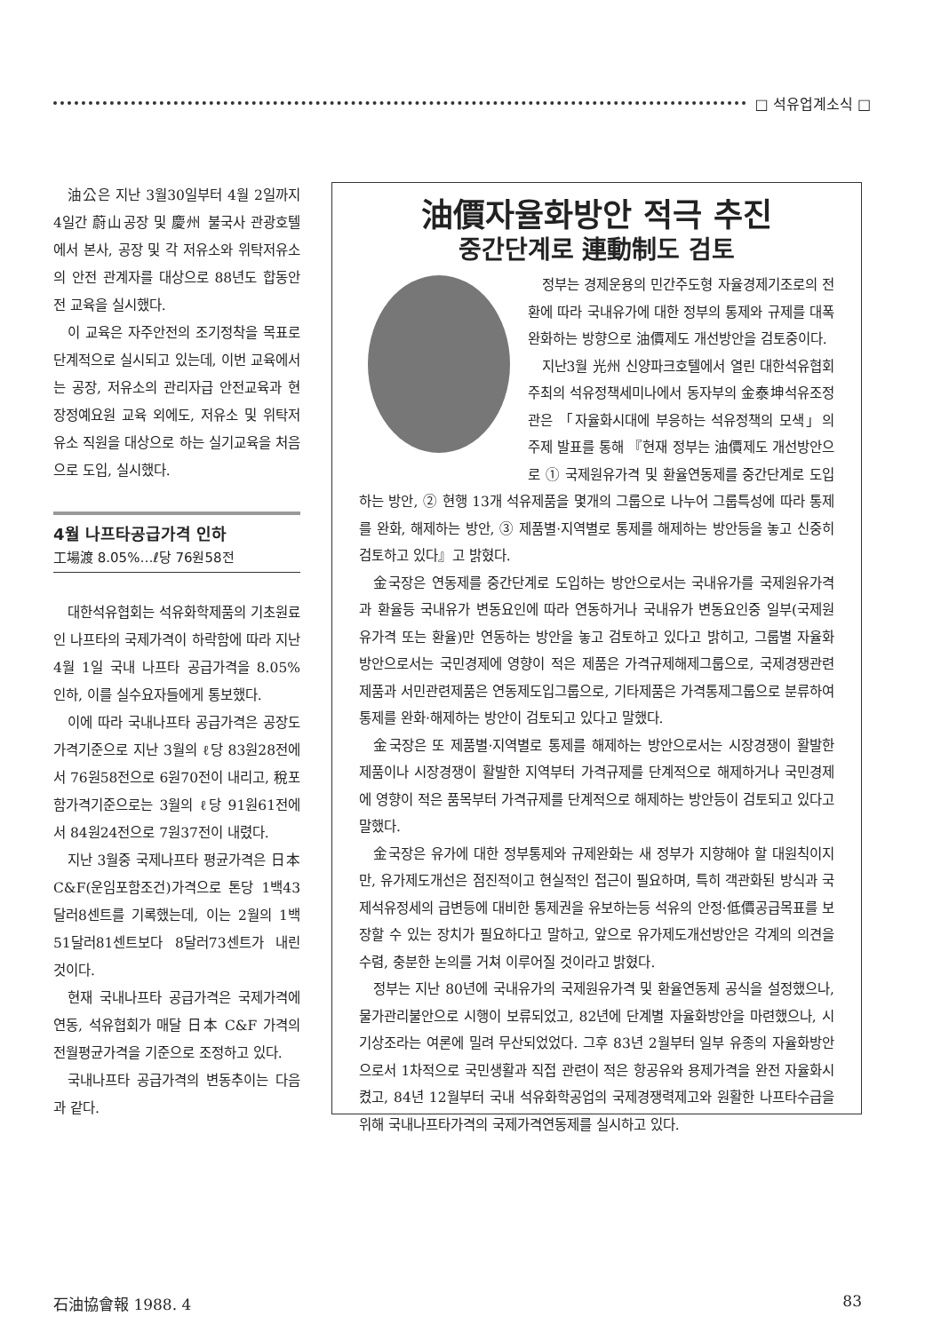□ 석유업계소식 □
油公은 지난 3월30일부터 4월 2일까지 4일간 蔚山공장 및 慶州 불국사 관광호텔에서 본사, 공장 및 각 저유소와 위탁저유소의 안전 관계자를 대상으로 88년도 합동안전 교육을 실시했다.
이 교육은 자주안전의 조기정착을 목표로 단계적으로 실시되고 있는데, 이번 교육에서는 공장, 저유소의 관리자급 안전교육과 현장정예요원 교육 외에도, 저유소 및 위탁저유소 직원을 대상으로 하는 실기교육을 처음으로 도입, 실시했다.
4월 나프타공급가격 인하
工場渡 8.05%…ℓ당 76원58전
대한석유협회는 석유화학제품의 기초원료인 나프타의 국제가격이 하락함에 따라 지난 4월 1일 국내 나프타 공급가격을 8.05% 인하, 이를 실수요자들에게 통보했다.
이에 따라 국내나프타 공급가격은 공장도가격기준으로 지난 3월의 ℓ당 83원28전에서 76원58전으로 6원70전이 내리고, 稅포함가격기준으로는 3월의 ℓ당 91원61전에서 84원24전으로 7원37전이 내렸다.
지난 3월중 국제나프타 평균가격은 日本 C&F(운임포함조건)가격으로 톤당 1백43달러8센트를 기록했는데, 이는 2월의 1백51달러81센트보다 8달러73센트가 내린 것이다.
현재 국내나프타 공급가격은 국제가격에 연동, 석유협회가 매달 日本 C&F 가격의 전월평균가격을 기준으로 조정하고 있다.
국내나프타 공급가격의 변동추이는 다음과 같다.
油價자율화방안 적극 추진
중간단계로 連動制도 검토
정부는 경제운용의 민간주도형 자율경제기조로의 전환에 따라 국내유가에 대한 정부의 통제와 규제를 대폭 완화하는 방향으로 油價제도 개선방안을 검토중이다.
지난3월 光州 신양파크호텔에서 열린 대한석유협회 주최의 석유정책세미나에서 동자부의 金泰坤석유조정관은 「자율화시대에 부응하는 석유정책의 모색」의 주제 발표를 통해 『현재 정부는 油價제도 개선방안으로 ① 국제원유가격 및 환율연동제를 중간단계로 도입하는 방안, ② 현행 13개 석유제품을 몇개의 그룹으로 나누어 그룹특성에 따라 통제를 완화, 해제하는 방안, ③ 제품별·지역별로 통제를 해제하는 방안등을 놓고 신중히 검토하고 있다』고 밝혔다.
金국장은 연동제를 중간단계로 도입하는 방안으로서는 국내유가를 국제원유가격과 환율등 국내유가 변동요인에 따라 연동하거나 국내유가 변동요인중 일부(국제원유가격 또는 환율)만 연동하는 방안을 놓고 검토하고 있다고 밝히고, 그룹별 자율화방안으로서는 국민경제에 영향이 적은 제품은 가격규제해제그룹으로, 국제경쟁관련제품과 서민관련제품은 연동제도입그룹으로, 기타제품은 가격통제그룹으로 분류하여 통제를 완화·해제하는 방안이 검토되고 있다고 말했다.
金국장은 또 제품별·지역별로 통제를 해제하는 방안으로서는 시장경쟁이 활발한 제품이나 시장경쟁이 활발한 지역부터 가격규제를 단계적으로 해제하거나 국민경제에 영향이 적은 품목부터 가격규제를 단계적으로 해제하는 방안등이 검토되고 있다고 말했다.
金국장은 유가에 대한 정부통제와 규제완화는 새 정부가 지향해야 할 대원칙이지만, 유가제도개선은 점진적이고 현실적인 접근이 필요하며, 특히 객관화된 방식과 국제석유정세의 급변등에 대비한 통제권을 유보하는등 석유의 안정·低價공급목표를 보장할 수 있는 장치가 필요하다고 말하고, 앞으로 유가제도개선방안은 각계의 의견을 수렴, 충분한 논의를 거쳐 이루어질 것이라고 밝혔다.
정부는 지난 80년에 국내유가의 국제원유가격 및 환율연동제 공식을 설정했으나, 물가관리불안으로 시행이 보류되었고, 82년에 단계별 자율화방안을 마련했으나, 시기상조라는 여론에 밀려 무산되었었다. 그후 83년 2월부터 일부 유종의 자율화방안으로서 1차적으로 국민생활과 직접 관련이 적은 항공유와 용제가격을 완전 자율화시켰고, 84년 12월부터 국내 석유화학공업의 국제경쟁력제고와 원활한 나프타수급을 위해 국내나프타가격의 국제가격연동제를 실시하고 있다.
石油協會報 1988. 4 83